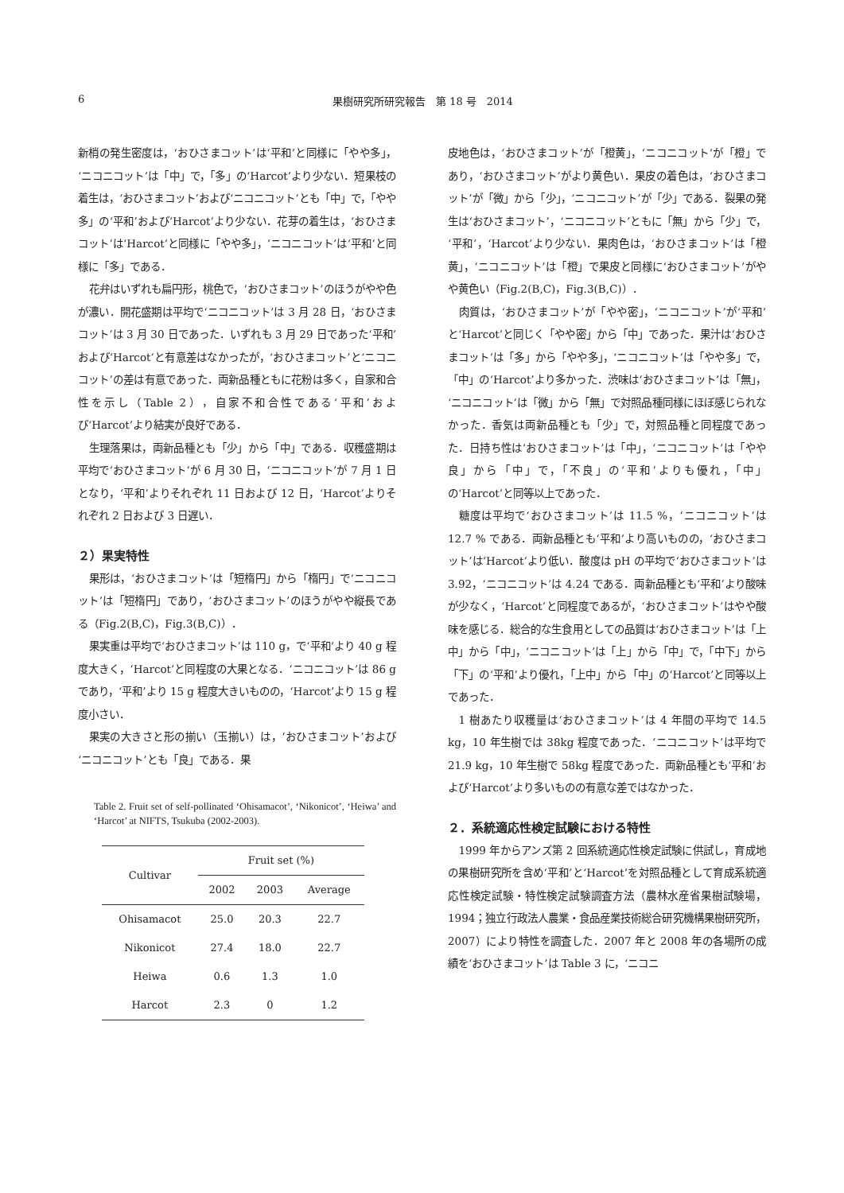6 果樹研究所研究報告　第 18 号　2014
新梢の発生密度は，‘おひさまコット’は‘平和’と同様に「やや多」，‘ニコニコット’は「中」で，「多」の‘Harcot’より少ない．短果枝の着生は，‘おひさまコット’および‘ニコニコット’とも「中」で，「やや多」の‘平和’および‘Harcot’より少ない．花芽の着生は，‘おひさまコット’は‘Harcot’と同様に「やや多」，‘ニコニコット’は‘平和’と同様に「多」である．
花弁はいずれも扁円形，桃色で，‘おひさまコット’のほうがやや色が濃い．開花盛期は平均で‘ニコニコット’は 3 月 28 日，‘おひさまコット’は 3 月 30 日であった．いずれも 3 月 29 日であった‘平和’および‘Harcot’と有意差はなかったが，‘おひさまコット’と‘ニコニコット’の差は有意であった．両新品種ともに花粉は多く，自家和合性を示し（Table 2），自家不和合性である‘平和’および‘Harcot’より結実が良好である．
生理落果は，両新品種とも「少」から「中」である．収穫盛期は平均で‘おひさまコット’が 6 月 30 日，‘ニコニコット’が 7 月 1 日となり，‘平和’よりそれぞれ 11 日および 12 日，‘Harcot’よりそれぞれ 2 日および 3 日遅い．
２）果実特性
果形は，‘おひさまコット’は「短楕円」から「楕円」で‘ニコニコット’は「短楕円」であり，‘おひさまコット’のほうがやや縦長である（Fig.2(B,C)，Fig.3(B,C)）．
果実重は平均で‘おひさまコット’は 110 g，で‘平和’より 40 g 程度大きく，‘Harcot’と同程度の大果となる．‘ニコニコット’は 86 g であり，‘平和’より 15 g 程度大きいものの，‘Harcot’より 15 g 程度小さい．
果実の大きさと形の揃い（玉揃い）は，‘おひさまコット’および‘ニコニコット’とも「良」である．果
Table 2. Fruit set of self-pollinated ‘Ohisamacot’, ‘Nikonicot’, ‘Heiwa’ and ‘Harcot’ at NIFTS, Tsukuba (2002-2003).
| Cultivar | Fruit set (%) | | |
| --- | --- | --- | --- |
| | 2002 | 2003 | Average |
| Ohisamacot | 25.0 | 20.3 | 22.7 |
| Nikonicot | 27.4 | 18.0 | 22.7 |
| Heiwa | 0.6 | 1.3 | 1.0 |
| Harcot | 2.3 | 0 | 1.2 |
皮地色は，‘おひさまコット’が「橙黄」，‘ニコニコット’が「橙」であり，‘おひさまコット’がより黄色い．果皮の着色は，‘おひさまコット’が「微」から「少」，‘ニコニコット’が「少」である．裂果の発生は‘おひさまコット’，‘ニコニコット’ともに「無」から「少」で，‘平和’，‘Harcot’より少ない．果肉色は，‘おひさまコット’は「橙黄」，‘ニコニコット’は「橙」で果皮と同様に‘おひさまコット’がやや黄色い（Fig.2(B,C)，Fig.3(B,C)）．
肉質は，‘おひさまコット’が「やや密」，‘ニコニコット’が‘平和’と‘Harcot’と同じく「やや密」から「中」であった．果汁は‘おひさまコット’は「多」から「やや多」，‘ニコニコット’は「やや多」で，「中」の‘Harcot’より多かった．渋味は‘おひさまコット’は「無」，‘ニコニコット’は「微」から「無」で対照品種同様にほぼ感じられなかった．香気は両新品種とも「少」で，対照品種と同程度であった．日持ち性は‘おひさまコット’は「中」，‘ニコニコット’は「やや良」から「中」で，「不良」の‘平和’よりも優れ，「中」の‘Harcot’と同等以上であった．
糖度は平均で‘おひさまコット’は 11.5 %，‘ニコニコット’は 12.7 % である．両新品種とも‘平和’より高いものの，‘おひさまコット’は‘Harcot’より低い．酸度は pH の平均で‘おひさまコット’は 3.92，‘ニコニコット’は 4.24 である．両新品種とも‘平和’より酸味が少なく，‘Harcot’と同程度であるが，‘おひさまコット’はやや酸味を感じる．総合的な生食用としての品質は‘おひさまコット’は「上中」から「中」，‘ニコニコット’は「上」から「中」で，「中下」から「下」の‘平和’より優れ，「上中」から「中」の‘Harcot’と同等以上であった．
1 樹あたり収穫量は‘おひさまコット’は 4 年間の平均で 14.5 kg，10 年生樹では 38kg 程度であった．‘ニコニコット’は平均で 21.9 kg，10 年生樹で 58kg 程度であった．両新品種とも‘平和’および‘Harcot’より多いものの有意な差ではなかった．
２．系統適応性検定試験における特性
1999 年からアンズ第 2 回系統適応性検定試験に供試し，育成地の果樹研究所を含め‘平和’と‘Harcot’を対照品種として育成系統適応性検定試験・特性検定試験調査方法（農林水産省果樹試験場，1994；独立行政法人農業・食品産業技術総合研究機構果樹研究所，2007）により特性を調査した．2007 年と 2008 年の各場所の成績を‘おひさまコット’は Table 3 に，‘ニコニ